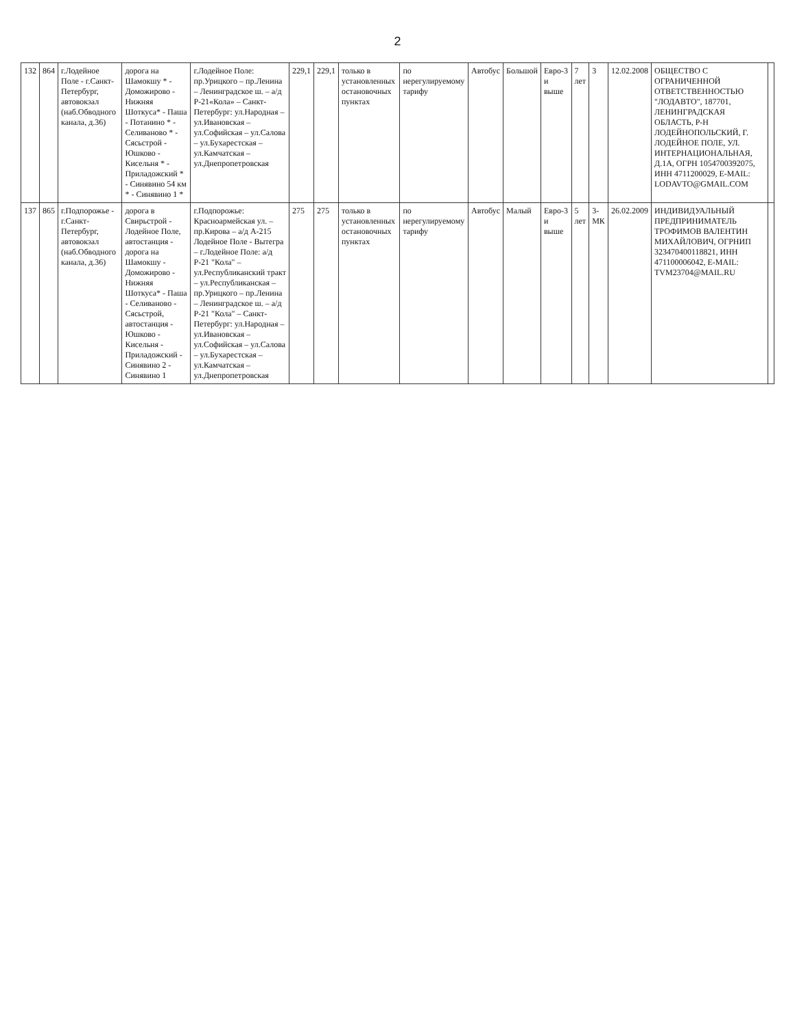2
| 132 | 864 | г.Лодейное Поле - г.Санкт-Петербург, автовокзал (наб.Обводного канала, д.36) | дорога на Шамокшу * - Доможирово - Нижняя Шоткуса* - Паша - Потанино * - Селиваново * - Сясьстрой - Юшково - Кисельня * - Приладожский * - Синявино 54 км * - Синявино 1 * | г.Лодейное Поле: пр.Урицкого – пр.Ленина – Ленинградское ш. – а/д Р-21«Кола» – Санкт-Петербург: ул.Народная – ул.Ивановская – ул.Софийская – ул.Салова – ул.Бухарестская – ул.Камчатская – ул.Днепропетровская | 229,1 | 229,1 | только в установленных остановочных пунктах | по нерегулируемому тарифу | Автобус | Большой | Евро-3 и выше | 7 лет | 3 | 12.02.2008 | ОБЩЕСТВО С ОГРАНИЧЕННОЙ ОТВЕТСТВЕННОСТЬЮ "ЛОДАВТО", 187701, ЛЕНИНГРАДСКАЯ ОБЛАСТЬ, Р-Н ЛОДЕЙНОПОЛЬСКИЙ, Г. ЛОДЕЙНОЕ ПОЛЕ, УЛ. ИНТЕРНАЦИОНАЛЬНАЯ, Д.1А, ОГРН 1054700392075, ИНН 4711200029, E-MAIL: LODAVTO@GMAIL.COM | |
| 137 | 865 | г.Подпорожье - г.Санкт-Петербург, автовокзал (наб.Обводного канала, д.36) | дорога в Свирьстрой - Лодейное Поле, автостанция - дорога на Шамокшу - Доможирово - Нижняя Шоткуса* - Паша - Селиваново - Сясьстрой, автостанция - Юшково - Кисельня - Приладожский - Синявино 2 - Синявино 1 | г.Подпорожье: Красноармейская ул. – пр.Кирова – а/д А-215 Лодейное Поле - Вытегра – г.Лодейное Поле: а/д Р-21 "Кола" – ул.Республиканский тракт – ул.Республиканская – пр.Урицкого – пр.Ленина – Ленинградское ш. – а/д Р-21 "Кола" – Санкт-Петербург: ул.Народная – ул.Ивановская – ул.Софийская – ул.Салова – ул.Бухарестская – ул.Камчатская – ул.Днепропетровская | 275 | 275 | только в установленных остановочных пунктах | по нерегулируемому тарифу | Автобус | Малый | Евро-3 и выше | 5 лет | 3-МК | 26.02.2009 | ИНДИВИДУАЛЬНЫЙ ПРЕДПРИНИМАТЕЛЬ ТРОФИМОВ ВАЛЕНТИН МИХАЙЛОВИЧ, ОГРНИП 323470400118821, ИНН 471100006042, E-MAIL: TVM23704@MAIL.RU | |